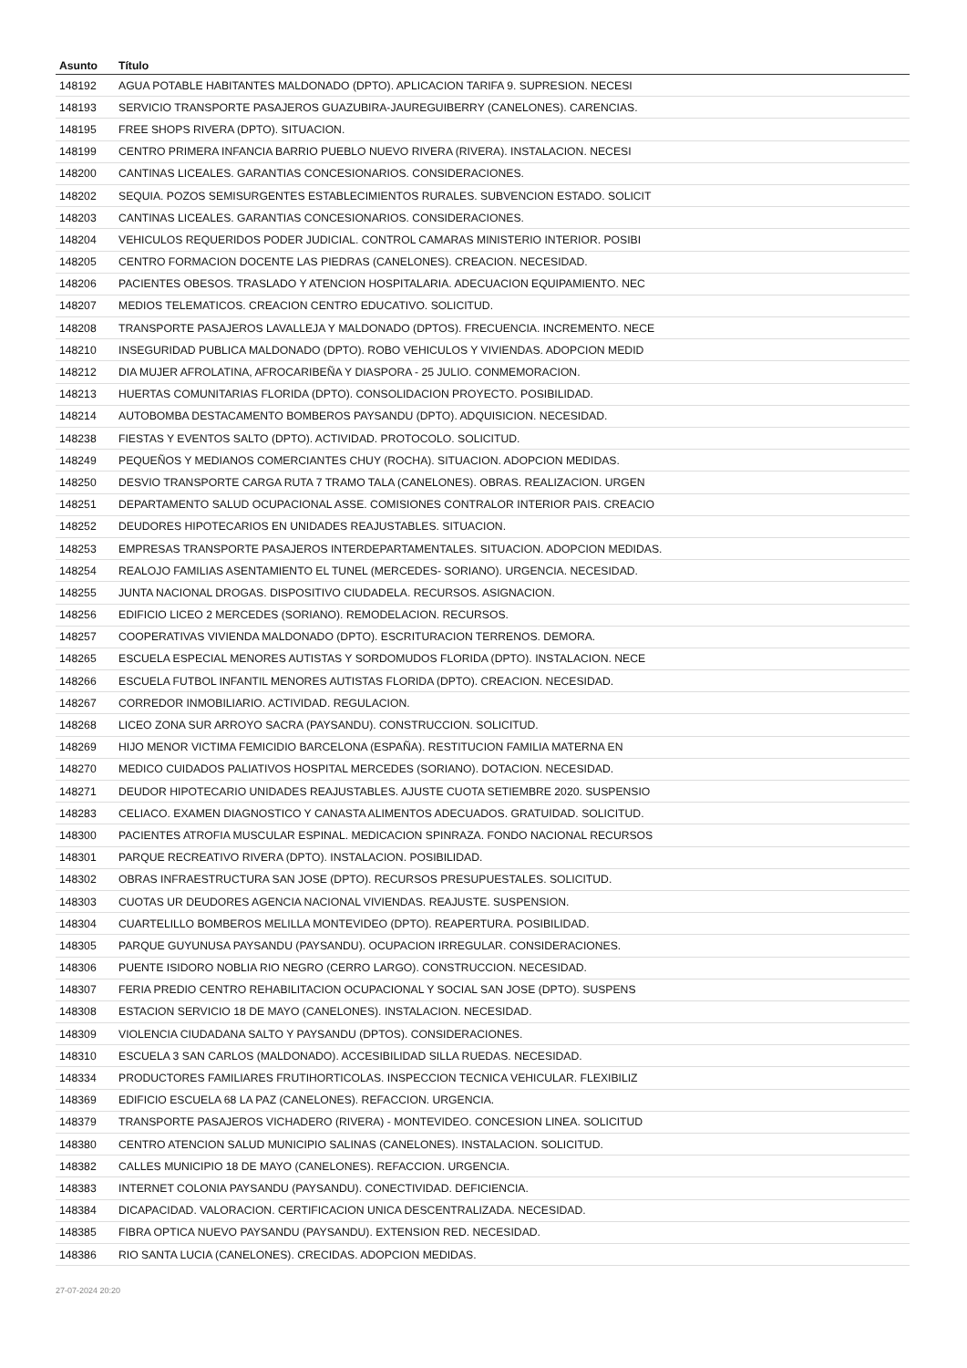| Asunto | Título |
| --- | --- |
| 148192 | AGUA POTABLE HABITANTES MALDONADO (DPTO). APLICACION TARIFA 9. SUPRESION. NECESI |
| 148193 | SERVICIO TRANSPORTE PASAJEROS GUAZUBIRA-JAUREGUIBERRY (CANELONES). CARENCIAS. |
| 148195 | FREE SHOPS RIVERA (DPTO). SITUACION. |
| 148199 | CENTRO PRIMERA INFANCIA BARRIO PUEBLO NUEVO RIVERA (RIVERA). INSTALACION. NECESI |
| 148200 | CANTINAS LICEALES. GARANTIAS CONCESIONARIOS. CONSIDERACIONES. |
| 148202 | SEQUIA. POZOS SEMISURGENTES ESTABLECIMIENTOS RURALES. SUBVENCION ESTADO. SOLICIT |
| 148203 | CANTINAS LICEALES. GARANTIAS CONCESIONARIOS. CONSIDERACIONES. |
| 148204 | VEHICULOS REQUERIDOS PODER JUDICIAL. CONTROL CAMARAS MINISTERIO INTERIOR. POSIBI |
| 148205 | CENTRO FORMACION DOCENTE LAS PIEDRAS (CANELONES). CREACION. NECESIDAD. |
| 148206 | PACIENTES OBESOS. TRASLADO Y ATENCION HOSPITALARIA. ADECUACION EQUIPAMIENTO. NEC |
| 148207 | MEDIOS TELEMATICOS. CREACION CENTRO EDUCATIVO. SOLICITUD. |
| 148208 | TRANSPORTE PASAJEROS LAVALLEJA Y MALDONADO (DPTOS). FRECUENCIA. INCREMENTO. NECE |
| 148210 | INSEGURIDAD PUBLICA MALDONADO (DPTO). ROBO VEHICULOS Y VIVIENDAS. ADOPCION MEDID |
| 148212 | DIA MUJER AFROLATINA, AFROCARIBEÑA Y DIASPORA - 25 JULIO. CONMEMORACION. |
| 148213 | HUERTAS COMUNITARIAS FLORIDA (DPTO). CONSOLIDACION PROYECTO. POSIBILIDAD. |
| 148214 | AUTOBOMBA DESTACAMENTO BOMBEROS PAYSANDU (DPTO). ADQUISICION. NECESIDAD. |
| 148238 | FIESTAS Y EVENTOS SALTO (DPTO). ACTIVIDAD. PROTOCOLO. SOLICITUD. |
| 148249 | PEQUEÑOS Y MEDIANOS COMERCIANTES CHUY (ROCHA). SITUACION. ADOPCION MEDIDAS. |
| 148250 | DESVIO TRANSPORTE CARGA RUTA 7 TRAMO TALA (CANELONES). OBRAS. REALIZACION. URGEN |
| 148251 | DEPARTAMENTO SALUD OCUPACIONAL ASSE. COMISIONES CONTRALOR INTERIOR PAIS. CREACIO |
| 148252 | DEUDORES HIPOTECARIOS EN UNIDADES REAJUSTABLES. SITUACION. |
| 148253 | EMPRESAS TRANSPORTE PASAJEROS INTERDEPARTAMENTALES. SITUACION. ADOPCION MEDIDAS. |
| 148254 | REALOJO FAMILIAS ASENTAMIENTO EL TUNEL (MERCEDES- SORIANO). URGENCIA. NECESIDAD. |
| 148255 | JUNTA NACIONAL DROGAS. DISPOSITIVO CIUDADELA. RECURSOS. ASIGNACION. |
| 148256 | EDIFICIO LICEO 2 MERCEDES (SORIANO). REMODELACION. RECURSOS. |
| 148257 | COOPERATIVAS VIVIENDA MALDONADO (DPTO). ESCRITURACION TERRENOS. DEMORA. |
| 148265 | ESCUELA ESPECIAL MENORES AUTISTAS Y SORDOMUDOS FLORIDA (DPTO). INSTALACION. NECE |
| 148266 | ESCUELA FUTBOL INFANTIL MENORES AUTISTAS FLORIDA (DPTO). CREACION. NECESIDAD. |
| 148267 | CORREDOR INMOBILIARIO. ACTIVIDAD. REGULACION. |
| 148268 | LICEO ZONA SUR ARROYO SACRA (PAYSANDU). CONSTRUCCION. SOLICITUD. |
| 148269 | HIJO MENOR VICTIMA FEMICIDIO BARCELONA (ESPAÑA). RESTITUCION FAMILIA MATERNA EN |
| 148270 | MEDICO CUIDADOS PALIATIVOS HOSPITAL MERCEDES (SORIANO). DOTACION. NECESIDAD. |
| 148271 | DEUDOR HIPOTECARIO UNIDADES REAJUSTABLES. AJUSTE CUOTA SETIEMBRE 2020. SUSPENSIO |
| 148283 | CELIACO. EXAMEN DIAGNOSTICO Y CANASTA ALIMENTOS ADECUADOS. GRATUIDAD. SOLICITUD. |
| 148300 | PACIENTES ATROFIA MUSCULAR ESPINAL. MEDICACION SPINRAZA. FONDO NACIONAL RECURSOS |
| 148301 | PARQUE RECREATIVO RIVERA (DPTO). INSTALACION. POSIBILIDAD. |
| 148302 | OBRAS INFRAESTRUCTURA SAN JOSE (DPTO). RECURSOS PRESUPUESTALES. SOLICITUD. |
| 148303 | CUOTAS UR DEUDORES AGENCIA NACIONAL VIVIENDAS. REAJUSTE. SUSPENSION. |
| 148304 | CUARTELILLO BOMBEROS MELILLA MONTEVIDEO (DPTO). REAPERTURA. POSIBILIDAD. |
| 148305 | PARQUE GUYUNUSA PAYSANDU (PAYSANDU). OCUPACION IRREGULAR. CONSIDERACIONES. |
| 148306 | PUENTE ISIDORO NOBLIA RIO NEGRO (CERRO LARGO). CONSTRUCCION. NECESIDAD. |
| 148307 | FERIA PREDIO CENTRO REHABILITACION OCUPACIONAL Y SOCIAL SAN JOSE (DPTO). SUSPENS |
| 148308 | ESTACION SERVICIO 18 DE MAYO (CANELONES). INSTALACION. NECESIDAD. |
| 148309 | VIOLENCIA CIUDADANA SALTO Y PAYSANDU (DPTOS). CONSIDERACIONES. |
| 148310 | ESCUELA 3 SAN CARLOS (MALDONADO). ACCESIBILIDAD SILLA RUEDAS. NECESIDAD. |
| 148334 | PRODUCTORES FAMILIARES FRUTIHORTICOLAS. INSPECCION TECNICA VEHICULAR. FLEXIBILIZ |
| 148369 | EDIFICIO ESCUELA 68 LA PAZ (CANELONES). REFACCION. URGENCIA. |
| 148379 | TRANSPORTE PASAJEROS VICHADERO (RIVERA) - MONTEVIDEO. CONCESION LINEA. SOLICITUD |
| 148380 | CENTRO ATENCION SALUD MUNICIPIO SALINAS (CANELONES). INSTALACION. SOLICITUD. |
| 148382 | CALLES MUNICIPIO 18 DE MAYO (CANELONES). REFACCION. URGENCIA. |
| 148383 | INTERNET COLONIA PAYSANDU (PAYSANDU). CONECTIVIDAD. DEFICIENCIA. |
| 148384 | DICAPACIDAD. VALORACION. CERTIFICACION UNICA DESCENTRALIZADA. NECESIDAD. |
| 148385 | FIBRA OPTICA NUEVO PAYSANDU (PAYSANDU). EXTENSION RED. NECESIDAD. |
| 148386 | RIO SANTA LUCIA (CANELONES). CRECIDAS. ADOPCION MEDIDAS. |
27-07-2024 20:20